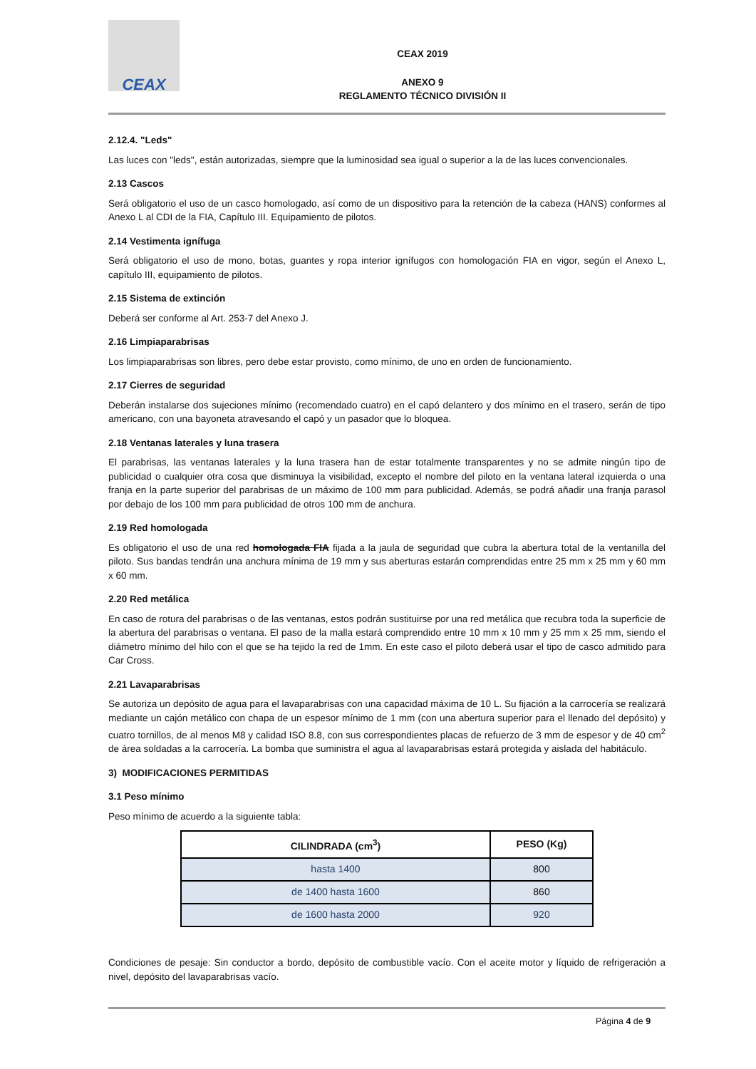CEAX
CEAX 2019
ANEXO 9
REGLAMENTO TÉCNICO DIVISIÓN II
2.12.4. "Leds"
Las luces con "leds", están autorizadas, siempre que la luminosidad sea igual o superior a la de las luces convencionales.
2.13 Cascos
Será obligatorio el uso de un casco homologado, así como de un dispositivo para la retención de la cabeza (HANS) conformes al Anexo L al CDI de la FIA, Capítulo III. Equipamiento de pilotos.
2.14 Vestimenta ignífuga
Será obligatorio el uso de mono, botas, guantes y ropa interior ignífugos con homologación FIA en vigor, según el Anexo L, capítulo III, equipamiento de pilotos.
2.15 Sistema de extinción
Deberá ser conforme al Art. 253-7 del Anexo J.
2.16 Limpiaparabrisas
Los limpiaparabrisas son libres, pero debe estar provisto, como mínimo, de uno en orden de funcionamiento.
2.17 Cierres de seguridad
Deberán instalarse dos sujeciones mínimo (recomendado cuatro) en el capó delantero y dos mínimo en el trasero, serán de tipo americano, con una bayoneta atravesando el capó y un pasador que lo bloquea.
2.18 Ventanas laterales y luna trasera
El parabrisas, las ventanas laterales y la luna trasera han de estar totalmente transparentes y no se admite ningún tipo de publicidad o cualquier otra cosa que disminuya la visibilidad, excepto el nombre del piloto en la ventana lateral izquierda o una franja en la parte superior del parabrisas de un máximo de 100 mm para publicidad. Además, se podrá añadir una franja parasol por debajo de los 100 mm para publicidad de otros 100 mm de anchura.
2.19 Red homologada
Es obligatorio el uso de una red homologada FIA fijada a la jaula de seguridad que cubra la abertura total de la ventanilla del piloto. Sus bandas tendrán una anchura mínima de 19 mm y sus aberturas estarán comprendidas entre 25 mm x 25 mm y 60 mm x 60 mm.
2.20 Red metálica
En caso de rotura del parabrisas o de las ventanas, estos podrán sustituirse por una red metálica que recubra toda la superficie de la abertura del parabrisas o ventana. El paso de la malla estará comprendido entre 10 mm x 10 mm y 25 mm x 25 mm, siendo el diámetro mínimo del hilo con el que se ha tejido la red de 1mm. En este caso el piloto deberá usar el tipo de casco admitido para Car Cross.
2.21 Lavaparabrisas
Se autoriza un depósito de agua para el lavaparabrisas con una capacidad máxima de 10 L. Su fijación a la carrocería se realizará mediante un cajón metálico con chapa de un espesor mínimo de 1 mm (con una abertura superior para el llenado del depósito) y cuatro tornillos, de al menos M8 y calidad ISO 8.8, con sus correspondientes placas de refuerzo de 3 mm de espesor y de 40 cm<sup>2</sup> de área soldadas a la carrocería. La bomba que suministra el agua al lavaparabrisas estará protegida y aislada del habitáculo.
3) MODIFICACIONES PERMITIDAS
3.1 Peso mínimo
Peso mínimo de acuerdo a la siguiente tabla:
| CILINDRADA (cm<sup>3</sup>) | PESO (Kg) |
| --- | --- |
| hasta 1400 | 800 |
| de 1400 hasta 1600 | 860 |
| de 1600 hasta 2000 | 920 |
Condiciones de pesaje: Sin conductor a bordo, depósito de combustible vacío. Con el aceite motor y líquido de refrigeración a nivel, depósito del lavaparabrisas vacío.
Página 4 de 9